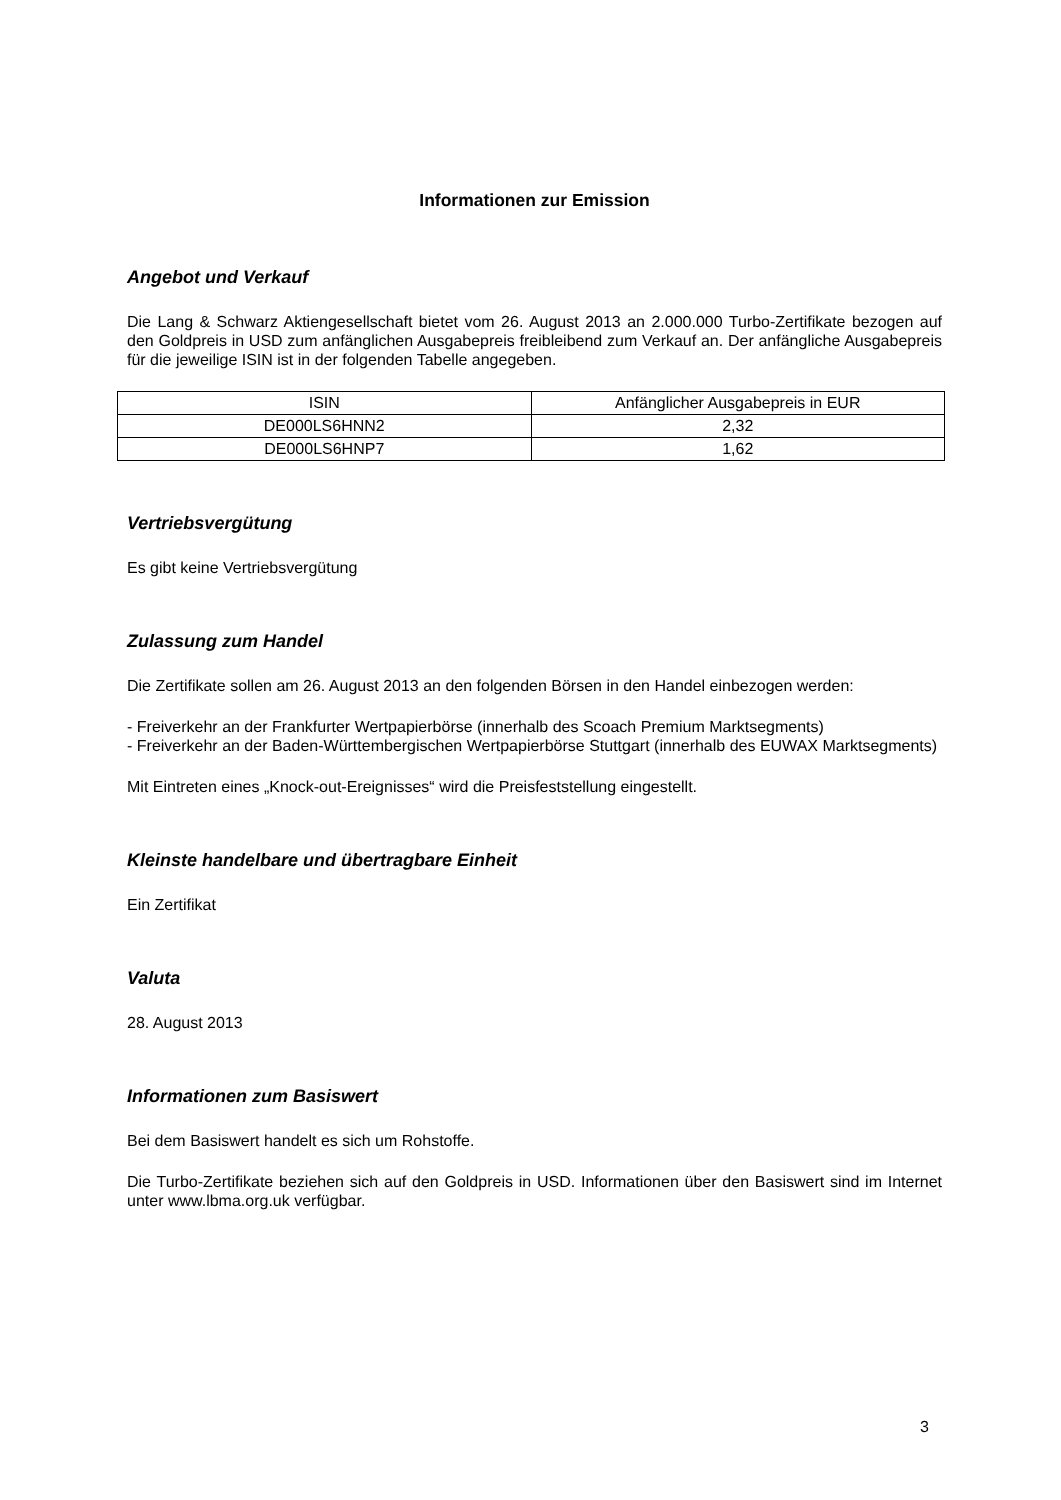Informationen zur Emission
Angebot und Verkauf
Die Lang & Schwarz Aktiengesellschaft bietet vom 26. August 2013 an 2.000.000 Turbo-Zertifikate bezogen auf den Goldpreis in USD zum anfänglichen Ausgabepreis freibleibend zum Verkauf an. Der anfängliche Ausgabepreis für die jeweilige ISIN ist in der folgenden Tabelle angegeben.
| ISIN | Anfänglicher Ausgabepreis in EUR |
| DE000LS6HNN2 | 2,32 |
| DE000LS6HNP7 | 1,62 |
Vertriebsvergütung
Es gibt keine Vertriebsvergütung
Zulassung zum Handel
Die Zertifikate sollen am 26. August 2013 an den folgenden Börsen in den Handel einbezogen werden:
- Freiverkehr an der Frankfurter Wertpapierbörse (innerhalb des Scoach Premium Marktsegments)
- Freiverkehr an der Baden-Württembergischen Wertpapierbörse Stuttgart (innerhalb des EUWAX Marktsegments)
Mit Eintreten eines „Knock-out-Ereignisses“ wird die Preisfeststellung eingestellt.
Kleinste handelbare und übertragbare Einheit
Ein Zertifikat
Valuta
28. August 2013
Informationen zum Basiswert
Bei dem Basiswert handelt es sich um Rohstoffe.
Die Turbo-Zertifikate beziehen sich auf den Goldpreis in USD. Informationen über den Basiswert sind im Internet unter www.lbma.org.uk verfügbar.
3